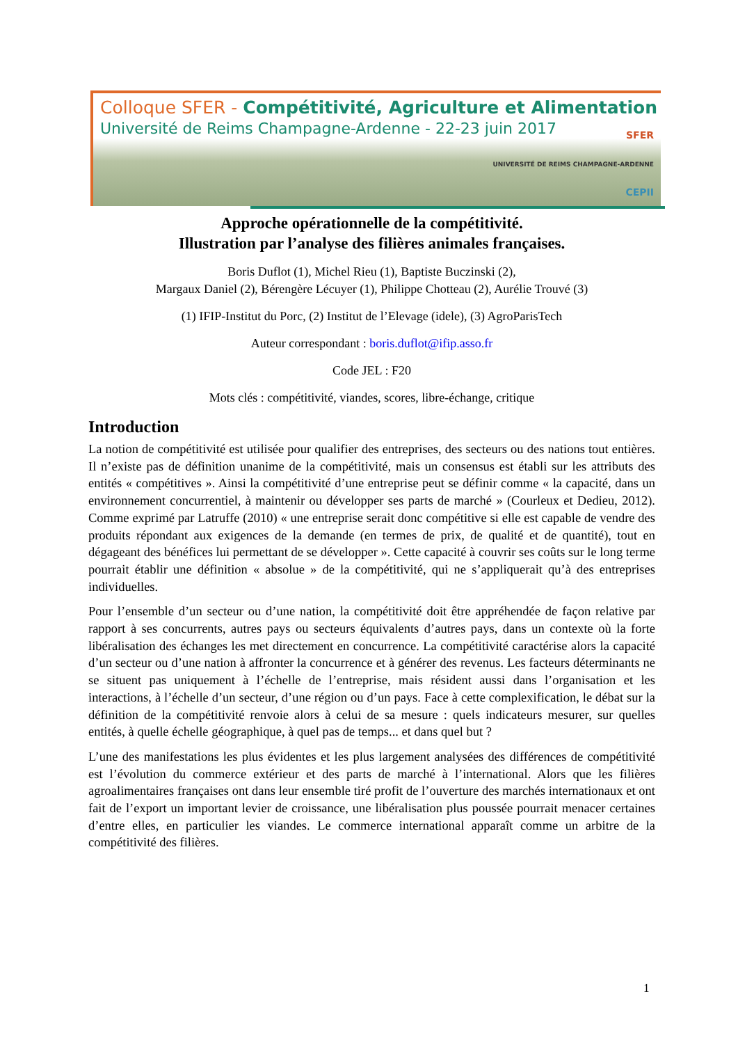Colloque SFER - Compétitivité, Agriculture et Alimentation
Université de Reims Champagne-Ardenne - 22-23 juin 2017
SFER
UNIVERSITÉ DE REIMS CHAMPAGNE-ARDENNE
CEPII
Approche opérationnelle de la compétitivité.
Illustration par l’analyse des filières animales françaises.
Boris Duflot (1), Michel Rieu (1), Baptiste Buczinski (2),
Margaux Daniel (2), Bérengère Lécuyer (1), Philippe Chotteau (2), Aurélie Trouvé (3)
(1) IFIP-Institut du Porc, (2) Institut de l’Elevage (idele), (3) AgroParisTech
Auteur correspondant : boris.duflot@ifip.asso.fr
Code JEL : F20
Mots clés : compétitivité, viandes, scores, libre-échange, critique
Introduction
La notion de compétitivité est utilisée pour qualifier des entreprises, des secteurs ou des nations tout entières. Il n’existe pas de définition unanime de la compétitivité, mais un consensus est établi sur les attributs des entités « compétitives ». Ainsi la compétitivité d’une entreprise peut se définir comme « la capacité, dans un environnement concurrentiel, à maintenir ou développer ses parts de marché » (Courleux et Dedieu, 2012). Comme exprimé par Latruffe (2010) « une entreprise serait donc compétitive si elle est capable de vendre des produits répondant aux exigences de la demande (en termes de prix, de qualité et de quantité), tout en dégageant des bénéfices lui permettant de se développer ». Cette capacité à couvrir ses coûts sur le long terme pourrait établir une définition « absolue » de la compétitivité, qui ne s’appliquerait qu’à des entreprises individuelles.
Pour l’ensemble d’un secteur ou d’une nation, la compétitivité doit être appréhendée de façon relative par rapport à ses concurrents, autres pays ou secteurs équivalents d’autres pays, dans un contexte où la forte libéralisation des échanges les met directement en concurrence. La compétitivité caractérise alors la capacité d’un secteur ou d’une nation à affronter la concurrence et à générer des revenus. Les facteurs déterminants ne se situent pas uniquement à l’échelle de l’entreprise, mais résident aussi dans l’organisation et les interactions, à l’échelle d’un secteur, d’une région ou d’un pays. Face à cette complexification, le débat sur la définition de la compétitivité renvoie alors à celui de sa mesure : quels indicateurs mesurer, sur quelles entités, à quelle échelle géographique, à quel pas de temps... et dans quel but ?
L’une des manifestations les plus évidentes et les plus largement analysées des différences de compétitivité est l’évolution du commerce extérieur et des parts de marché à l’international. Alors que les filières agroalimentaires françaises ont dans leur ensemble tiré profit de l’ouverture des marchés internationaux et ont fait de l’export un important levier de croissance, une libéralisation plus poussée pourrait menacer certaines d’entre elles, en particulier les viandes. Le commerce international apparaît comme un arbitre de la compétitivité des filières.
1